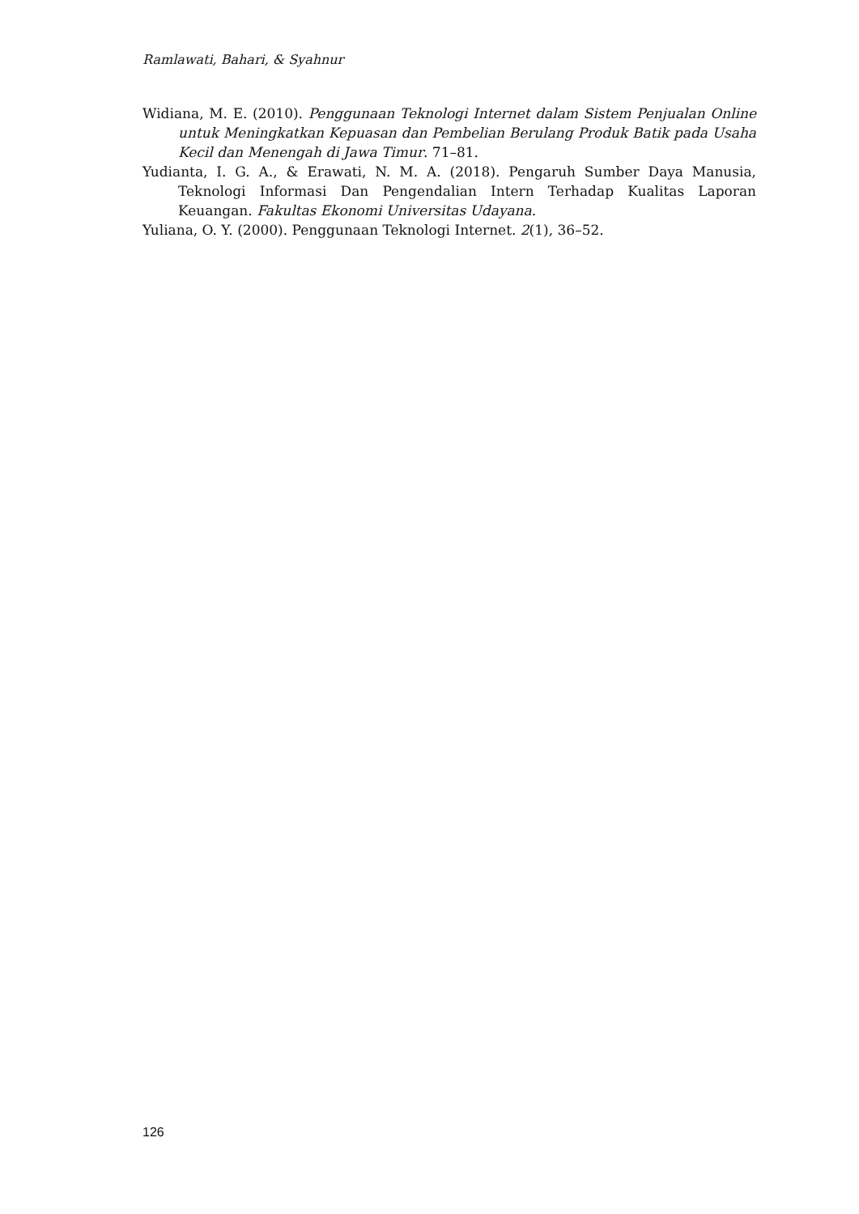Ramlawati, Bahari, & Syahnur
Widiana, M. E. (2010). Penggunaan Teknologi Internet dalam Sistem Penjualan Online untuk Meningkatkan Kepuasan dan Pembelian Berulang Produk Batik pada Usaha Kecil dan Menengah di Jawa Timur. 71–81.
Yudianta, I. G. A., & Erawati, N. M. A. (2018). Pengaruh Sumber Daya Manusia, Teknologi Informasi Dan Pengendalian Intern Terhadap Kualitas Laporan Keuangan. Fakultas Ekonomi Universitas Udayana.
Yuliana, O. Y. (2000). Penggunaan Teknologi Internet. 2(1), 36–52.
126